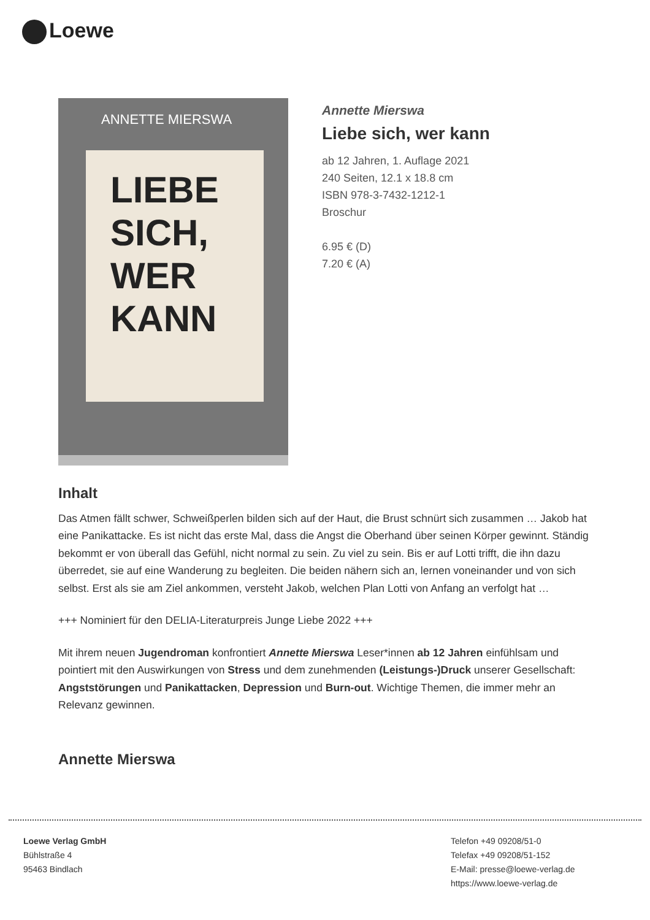Loewe
ANNETTE MIERSWA
LIEBE SICH, WER KANN
Annette Mierswa
Liebe sich, wer kann
ab 12 Jahren, 1. Auflage 2021
240 Seiten, 12.1 x 18.8 cm
ISBN 978-3-7432-1212-1
Broschur
6.95 € (D)
7.20 € (A)
Inhalt
Das Atmen fällt schwer, Schweißperlen bilden sich auf der Haut, die Brust schnürt sich zusammen … Jakob hat eine Panikattacke. Es ist nicht das erste Mal, dass die Angst die Oberhand über seinen Körper gewinnt. Ständig bekommt er von überall das Gefühl, nicht normal zu sein. Zu viel zu sein. Bis er auf Lotti trifft, die ihn dazu überredet, sie auf eine Wanderung zu begleiten. Die beiden nähern sich an, lernen voneinander und von sich selbst. Erst als sie am Ziel ankommen, versteht Jakob, welchen Plan Lotti von Anfang an verfolgt hat …
+++ Nominiert für den DELIA-Literaturpreis Junge Liebe 2022 +++
Mit ihrem neuen Jugendroman konfrontiert Annette Mierswa Leser*innen ab 12 Jahren einfühlsam und pointiert mit den Auswirkungen von Stress und dem zunehmenden (Leistungs-)Druck unserer Gesellschaft: Angststörungen und Panikattacken, Depression und Burn-out. Wichtige Themen, die immer mehr an Relevanz gewinnen.
Annette Mierswa
Loewe Verlag GmbH
Bühlstraße 4
95463 Bindlach
Telefon +49 09208/51-0
Telefax +49 09208/51-152
E-Mail: presse@loewe-verlag.de
https://www.loewe-verlag.de